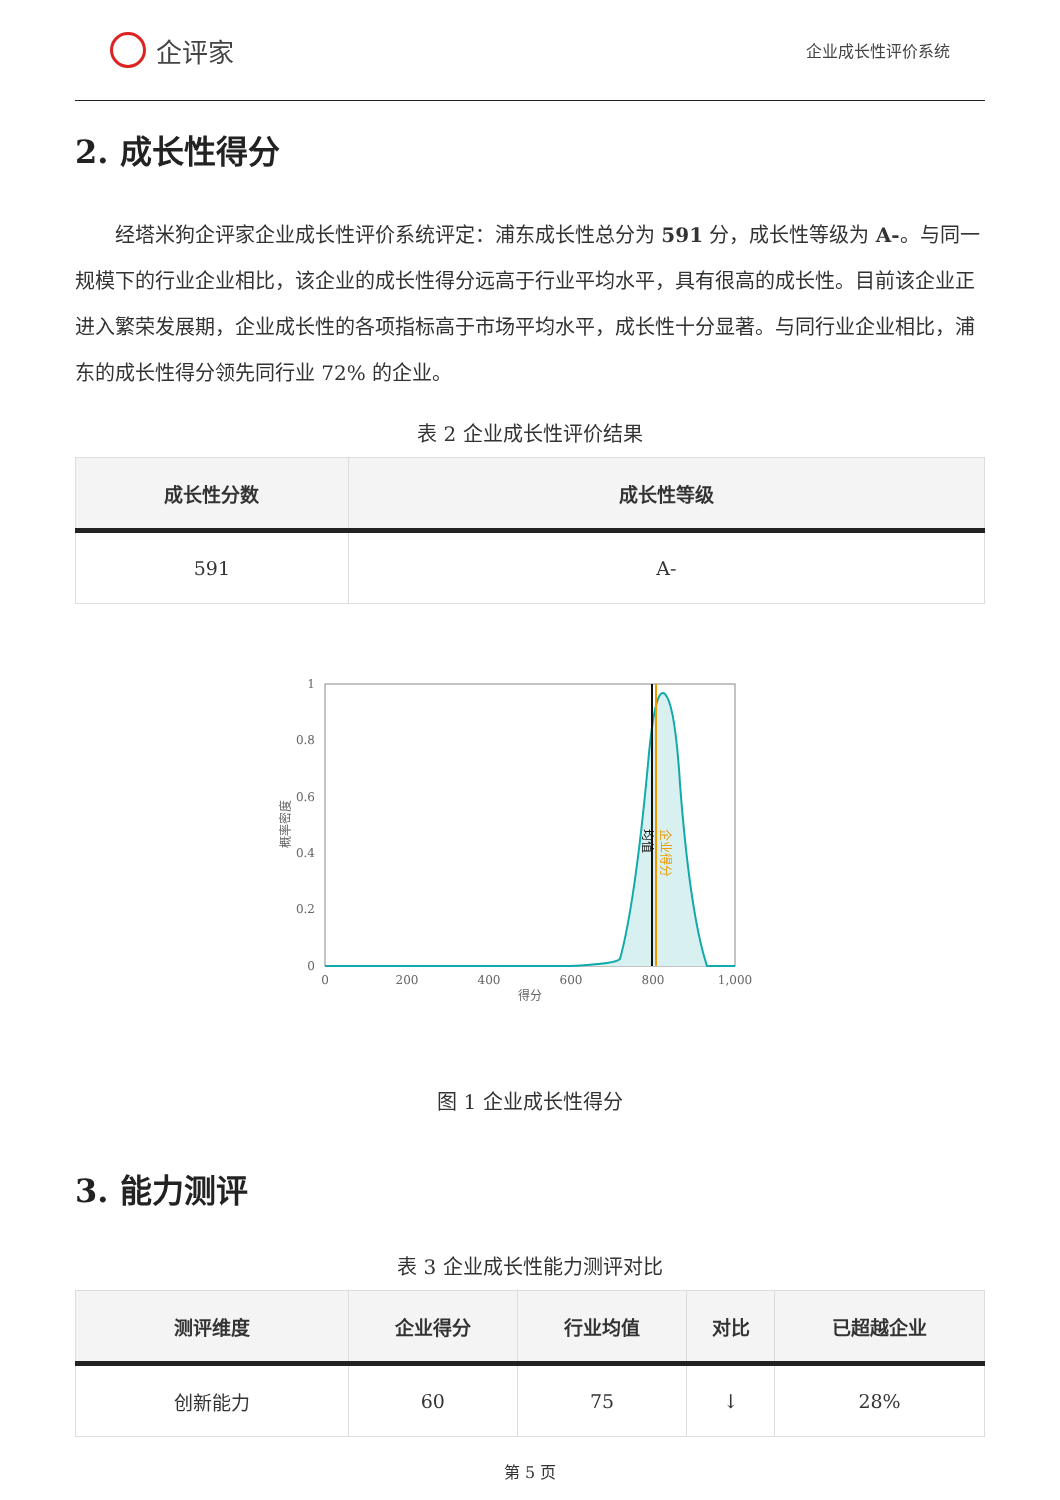企评家
企业成长性评价系统
2. 成长性得分
经塔米狗企评家企业成长性评价系统评定：浦东成长性总分为 591 分，成长性等级为 A-。与同一规模下的行业企业相比，该企业的成长性得分远高于行业平均水平，具有很高的成长性。目前该企业正进入繁荣发展期，企业成长性的各项指标高于市场平均水平，成长性十分显著。与同行业企业相比，浦东的成长性得分领先同行业 72% 的企业。
表 2 企业成长性评价结果
| 成长性分数 | 成长性等级 |
| --- | --- |
| 591 | A- |
1
0.8
0.6
0.4
0.2
0
0
200
400
600
800
1,000
得分
概率密度
均值
企业得分
图 1 企业成长性得分
3. 能力测评
表 3 企业成长性能力测评对比
| 测评维度 | 企业得分 | 行业均值 | 对比 | 已超越企业 |
| --- | --- | --- | --- | --- |
| 创新能力 | 60 | 75 | ↓ | 28% |
第 5 页